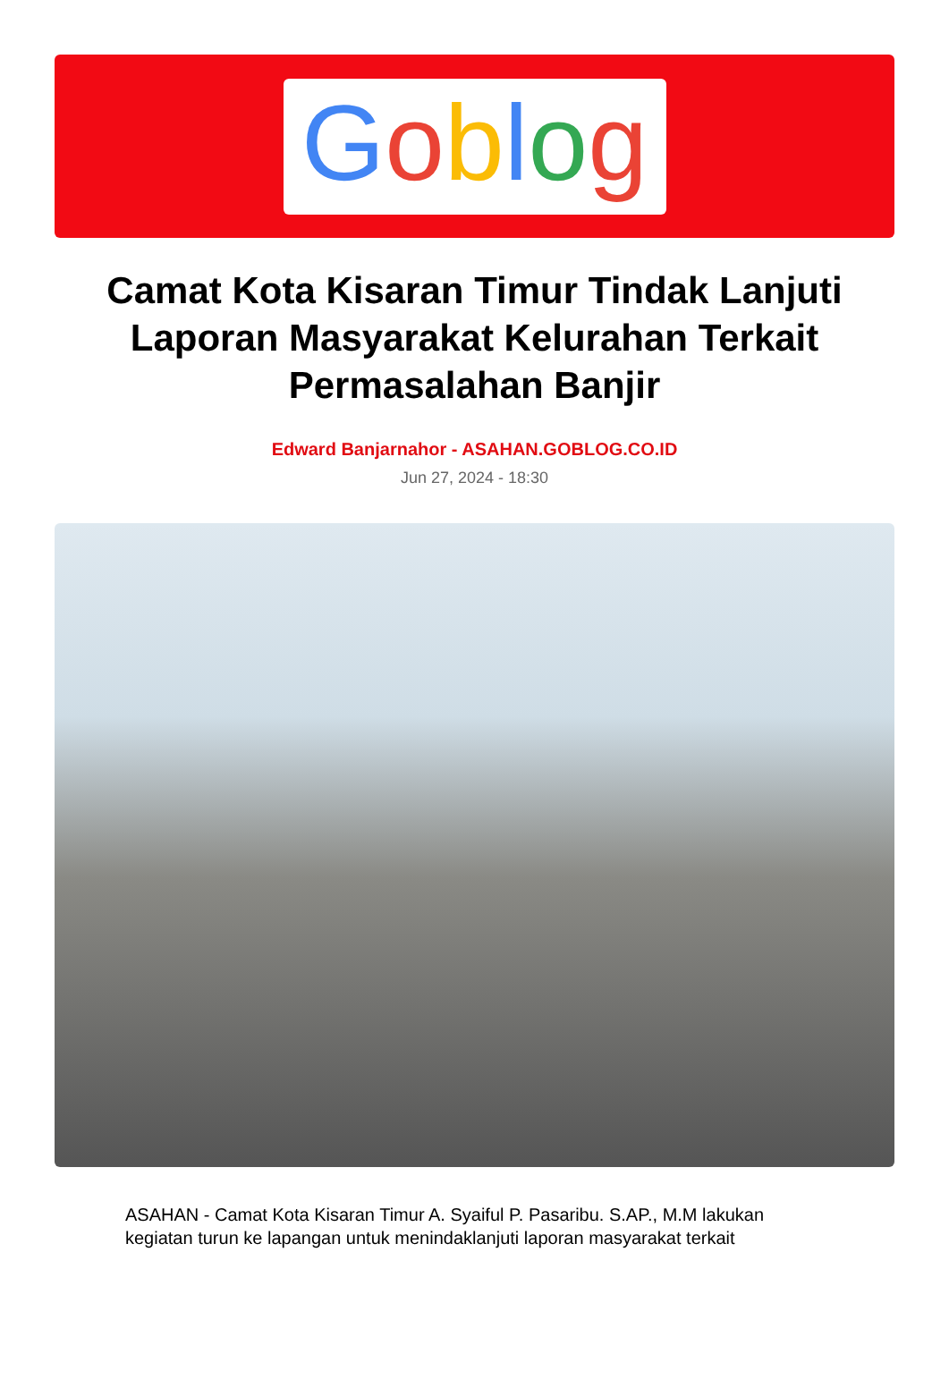Goblog
Camat Kota Kisaran Timur Tindak Lanjuti Laporan Masyarakat Kelurahan Terkait Permasalahan Banjir
Edward Banjarnahor - ASAHAN.GOBLOG.CO.ID
Jun 27, 2024 - 18:30
ASAHAN - Camat Kota Kisaran Timur A. Syaiful P. Pasaribu. S.AP., M.M lakukan kegiatan turun ke lapangan untuk menindaklanjuti laporan masyarakat terkait